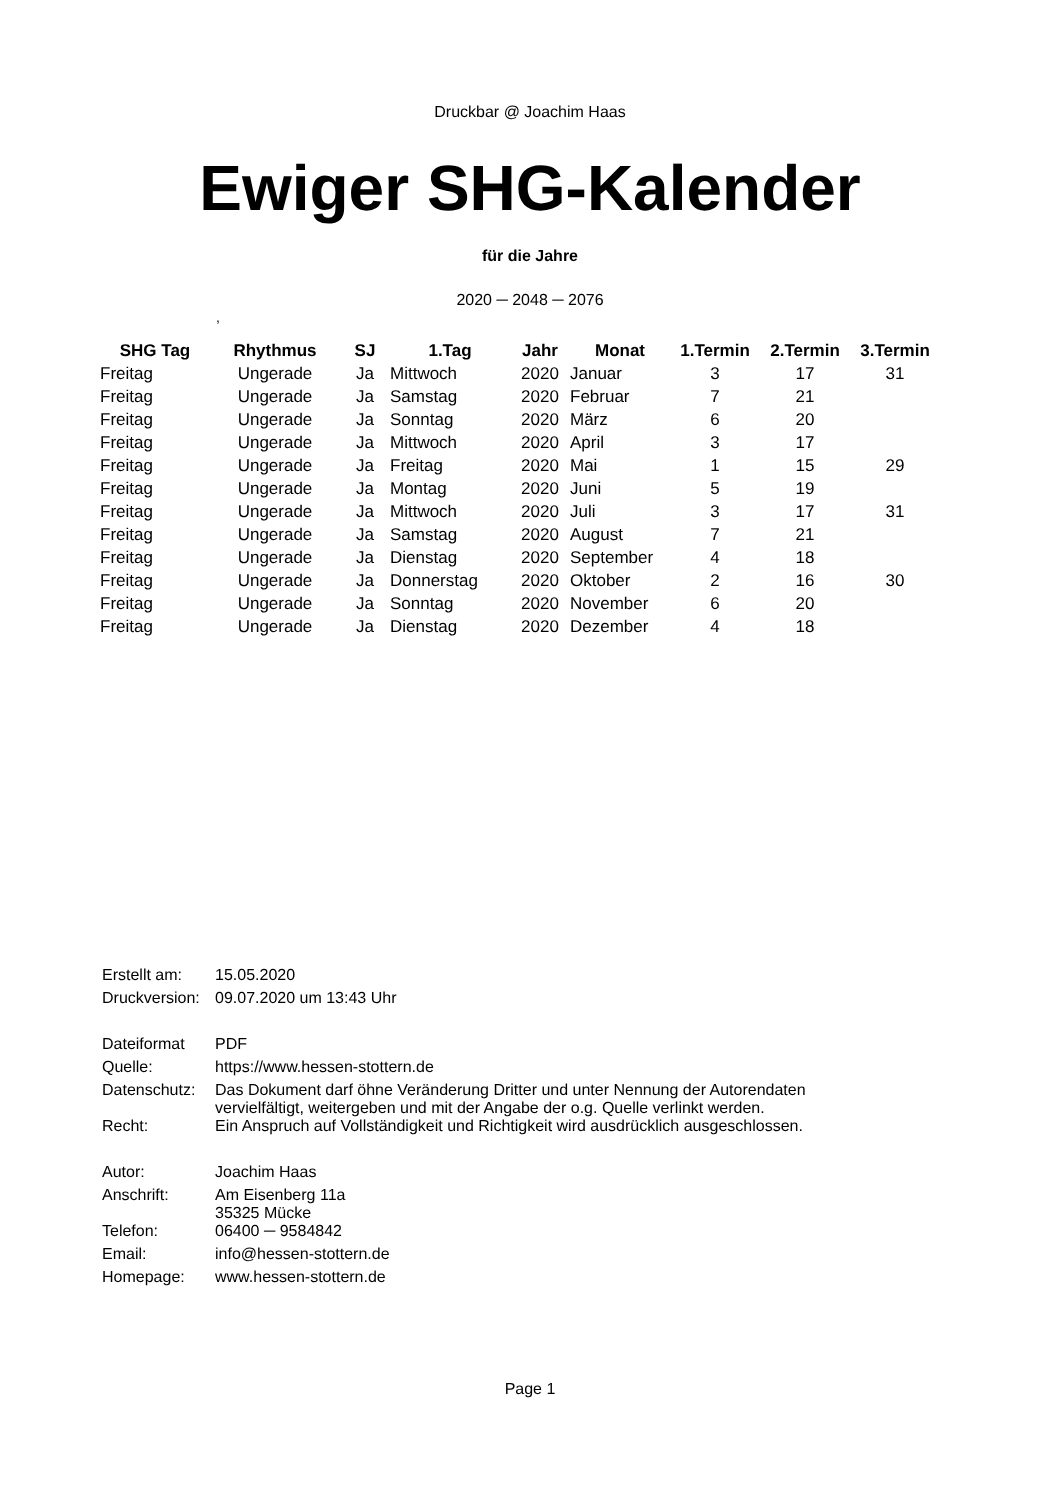Druckbar @ Joachim Haas
Ewiger SHG-Kalender
für die Jahre
2020 ─ 2048 ─ 2076
,
| SHG Tag | Rhythmus | SJ | 1.Tag | Jahr | Monat | 1.Termin | 2.Termin | 3.Termin |
| --- | --- | --- | --- | --- | --- | --- | --- | --- |
| Freitag | Ungerade | Ja | Mittwoch | 2020 | Januar | 3 | 17 | 31 |
| Freitag | Ungerade | Ja | Samstag | 2020 | Februar | 7 | 21 | |
| Freitag | Ungerade | Ja | Sonntag | 2020 | März | 6 | 20 | |
| Freitag | Ungerade | Ja | Mittwoch | 2020 | April | 3 | 17 | |
| Freitag | Ungerade | Ja | Freitag | 2020 | Mai | 1 | 15 | 29 |
| Freitag | Ungerade | Ja | Montag | 2020 | Juni | 5 | 19 | |
| Freitag | Ungerade | Ja | Mittwoch | 2020 | Juli | 3 | 17 | 31 |
| Freitag | Ungerade | Ja | Samstag | 2020 | August | 7 | 21 | |
| Freitag | Ungerade | Ja | Dienstag | 2020 | September | 4 | 18 | |
| Freitag | Ungerade | Ja | Donnerstag | 2020 | Oktober | 2 | 16 | 30 |
| Freitag | Ungerade | Ja | Sonntag | 2020 | November | 6 | 20 | |
| Freitag | Ungerade | Ja | Dienstag | 2020 | Dezember | 4 | 18 | |
| Erstellt am: | 15.05.2020 |
| Druckversion: | 09.07.2020 um 13:43 Uhr |
| Dateiformat | PDF |
| Quelle: | https://www.hessen-stottern.de |
| Datenschutz: | Das Dokument darf öhne Veränderung Dritter und unter Nennung der Autorendaten vervielfältigt, weitergeben und mit der Angabe der o.g. Quelle verlinkt werden. |
| Recht: | Ein Anspruch auf Vollständigkeit und Richtigkeit wird ausdrücklich ausgeschlossen. |
| Autor: | Joachim Haas |
| Anschrift: | Am Eisenberg 11a 35325 Mücke |
| Telefon: | 06400 ─ 9584842 |
| Email: | info@hessen-stottern.de |
| Homepage: | www.hessen-stottern.de |
Page 1